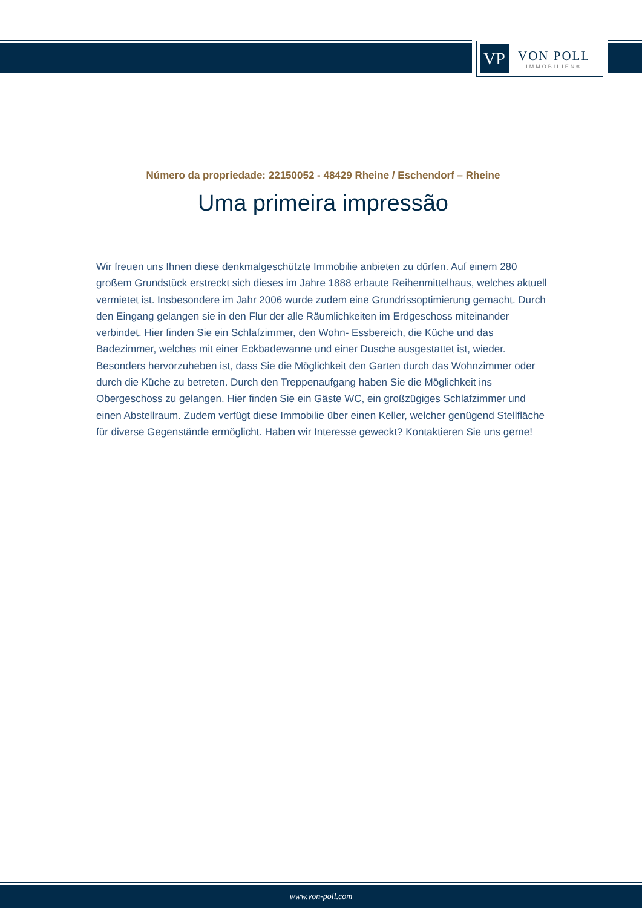VP
VON POLL
IMMOBILIEN®
Número da propriedade: 22150052 - 48429 Rheine / Eschendorf – Rheine
Uma primeira impressão
Wir freuen uns Ihnen diese denkmalgeschützte Immobilie anbieten zu dürfen. Auf einem 280 großem Grundstück erstreckt sich dieses im Jahre 1888 erbaute Reihenmittelhaus, welches aktuell vermietet ist. Insbesondere im Jahr 2006 wurde zudem eine Grundrissoptimierung gemacht. Durch den Eingang gelangen sie in den Flur der alle Räumlichkeiten im Erdgeschoss miteinander verbindet. Hier finden Sie ein Schlafzimmer, den Wohn- Essbereich, die Küche und das Badezimmer, welches mit einer Eckbadewanne und einer Dusche ausgestattet ist, wieder. Besonders hervorzuheben ist, dass Sie die Möglichkeit den Garten durch das Wohnzimmer oder durch die Küche zu betreten. Durch den Treppenaufgang haben Sie die Möglichkeit ins Obergeschoss zu gelangen. Hier finden Sie ein Gäste WC, ein großzügiges Schlafzimmer und einen Abstellraum. Zudem verfügt diese Immobilie über einen Keller, welcher genügend Stellfläche für diverse Gegenstände ermöglicht. Haben wir Interesse geweckt? Kontaktieren Sie uns gerne!
www.von-poll.com